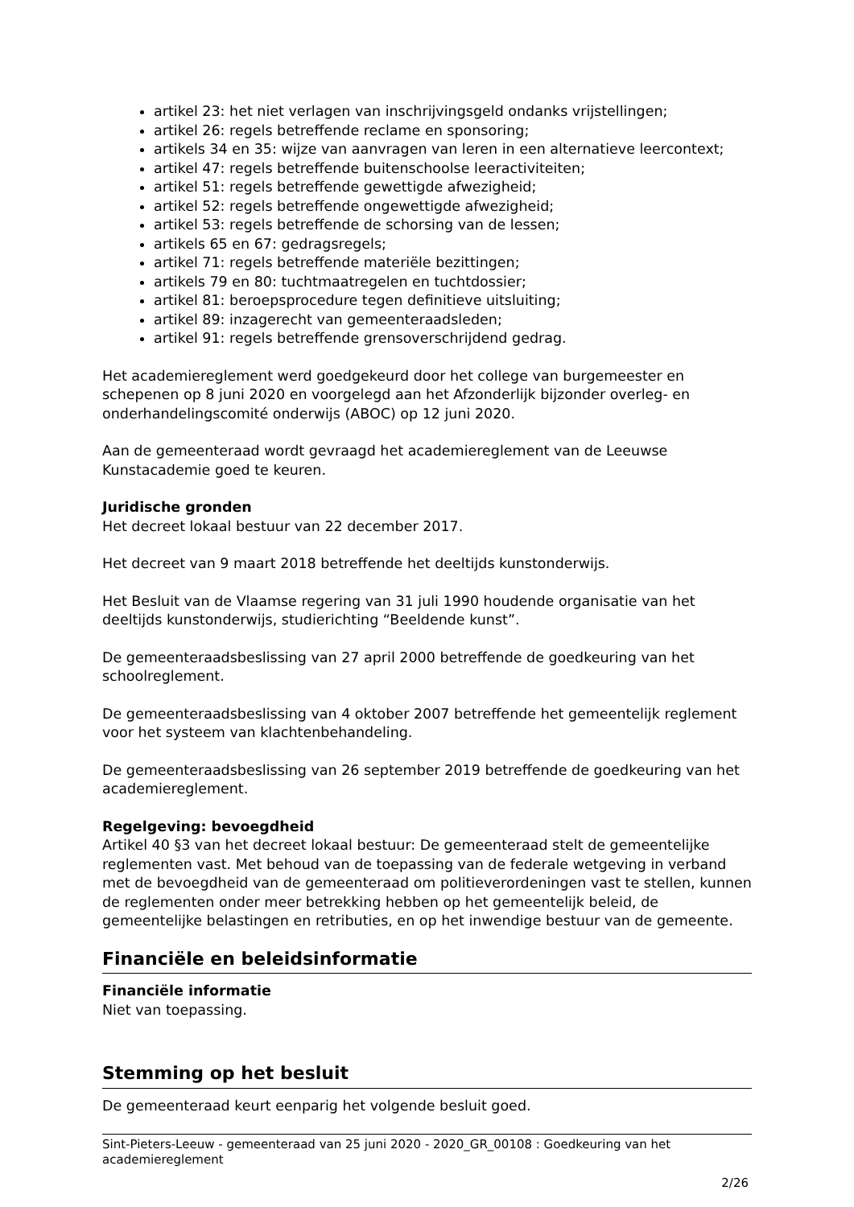artikel 23: het niet verlagen van inschrijvingsgeld ondanks vrijstellingen;
artikel 26: regels betreffende reclame en sponsoring;
artikels 34 en 35: wijze van aanvragen van leren in een alternatieve leercontext;
artikel 47: regels betreffende buitenschoolse leeractiviteiten;
artikel 51: regels betreffende gewettigde afwezigheid;
artikel 52: regels betreffende ongewettigde afwezigheid;
artikel 53: regels betreffende de schorsing van de lessen;
artikels 65 en 67: gedragsregels;
artikel 71: regels betreffende materiële bezittingen;
artikels 79 en 80: tuchtmaatregelen en tuchtdossier;
artikel 81: beroepsprocedure tegen definitieve uitsluiting;
artikel 89: inzagerecht van gemeenteraadsleden;
artikel 91: regels betreffende grensoverschrijdend gedrag.
Het academiereglement werd goedgekeurd door het college van burgemeester en schepenen op 8 juni 2020 en voorgelegd aan het Afzonderlijk bijzonder overleg- en onderhandelingscomité onderwijs (ABOC) op 12 juni 2020.
Aan de gemeenteraad wordt gevraagd het academiereglement van de Leeuwse Kunstacademie goed te keuren.
Juridische gronden
Het decreet lokaal bestuur van 22 december 2017.
Het decreet van 9 maart 2018 betreffende het deeltijds kunstonderwijs.
Het Besluit van de Vlaamse regering van 31 juli 1990 houdende organisatie van het deeltijds kunstonderwijs, studierichting “Beeldende kunst”.
De gemeenteraadsbeslissing van 27 april 2000 betreffende de goedkeuring van het schoolreglement.
De gemeenteraadsbeslissing van 4 oktober 2007 betreffende het gemeentelijk reglement voor het systeem van klachtenbehandeling.
De gemeenteraadsbeslissing van 26 september 2019 betreffende de goedkeuring van het academiereglement.
Regelgeving: bevoegdheid
Artikel 40 §3 van het decreet lokaal bestuur: De gemeenteraad stelt de gemeentelijke reglementen vast. Met behoud van de toepassing van de federale wetgeving in verband met de bevoegdheid van de gemeenteraad om politieverordeningen vast te stellen, kunnen de reglementen onder meer betrekking hebben op het gemeentelijk beleid, de gemeentelijke belastingen en retributies, en op het inwendige bestuur van de gemeente.
Financiële en beleidsinformatie
Financiële informatie
Niet van toepassing.
Stemming op het besluit
De gemeenteraad keurt eenparig het volgende besluit goed.
Sint-Pieters-Leeuw - gemeenteraad van 25 juni 2020 - 2020_GR_00108 : Goedkeuring van het academiereglement
2/26